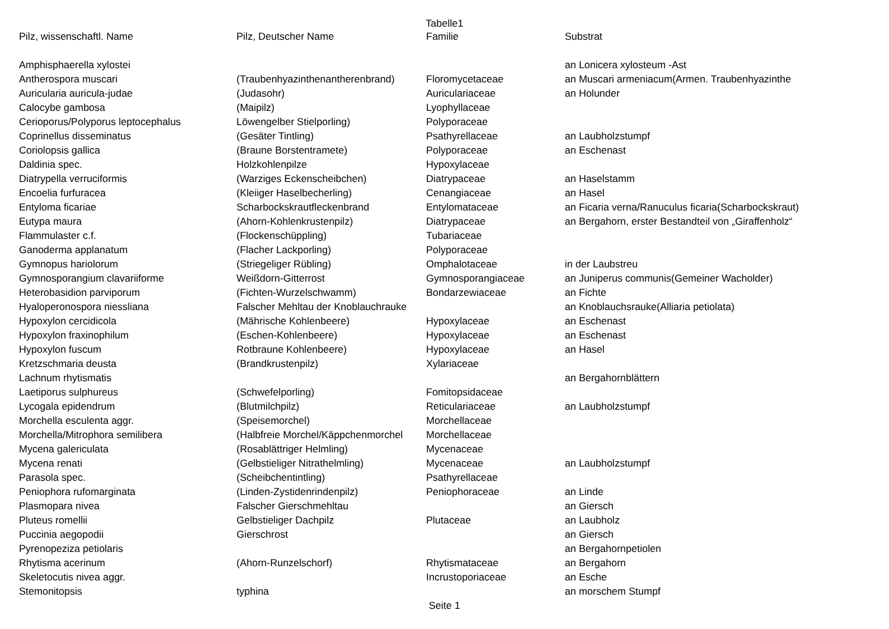Tabelle1
| Pilz, wissenschaftl. Name | Pilz, Deutscher Name | Familie | Substrat |
| --- | --- | --- | --- |
| Amphisphaerella xylostei | | | an Lonicera xylosteum -Ast |
| Antherospora muscari | (Traubenhyazinthenantherenbrand) | Floromycetaceae | an Muscari armeniacum(Armen. Traubenhyazinthe |
| Auricularia auricula-judae | (Judasohr) | Auriculariaceae | an Holunder |
| Calocybe gambosa | (Maipilz) | Lyophyllaceae | |
| Cerioporus/Polyporus leptocephalus | Löwengelber Stielporling) | Polyporaceae | |
| Coprinellus disseminatus | (Gesäter Tintling) | Psathyrellaceae | an Laubholzstumpf |
| Coriolopsis gallica | (Braune Borstentramete) | Polyporaceae | an Eschenast |
| Daldinia spec. | Holzkohlenpilze | Hypoxylaceae | |
| Diatrypella verruciformis | (Warziges Eckenscheibchen) | Diatrypaceae | an Haselstamm |
| Encoelia furfuracea | (Kleiiger Haselbecherling) | Cenangiaceae | an Hasel |
| Entyloma ficariae | Scharbockskrautfleckenbrand | Entylomataceae | an Ficaria verna/Ranuculus ficaria(Scharbockskraut) |
| Eutypa maura | (Ahorn-Kohlenkrustenpilz) | Diatrypaceae | an Bergahorn, erster Bestandteil von „Giraffenholz“ |
| Flammulaster c.f. | (Flockenschüppling) | Tubariaceae | |
| Ganoderma applanatum | (Flacher Lackporling) | Polyporaceae | |
| Gymnopus hariolorum | (Striegeliger Rübling) | Omphalotaceae | in der Laubstreu |
| Gymnosporangium clavariiforme | Weißdorn-Gitterrost | Gymnosporangiaceae | an Juniperus communis(Gemeiner Wacholder) |
| Heterobasidion parviporum | (Fichten-Wurzelschwamm) | Bondarzewiaceae | an Fichte |
| Hyaloperonospora niessliana | Falscher Mehltau der Knoblauchrauke | | an Knoblauchsrauke(Alliaria petiolata) |
| Hypoxylon cercidicola | (Mährische Kohlenbeere) | Hypoxylaceae | an Eschenast |
| Hypoxylon fraxinophilum | (Eschen-Kohlenbeere) | Hypoxylaceae | an Eschenast |
| Hypoxylon fuscum | Rotbraune Kohlenbeere) | Hypoxylaceae | an Hasel |
| Kretzschmaria deusta | (Brandkrustenpilz) | Xylariaceae | |
| Lachnum rhytismatis | | | an Bergahornblättern |
| Laetiporus sulphureus | (Schwefelporling) | Fomitopsidaceae | |
| Lycogala epidendrum | (Blutmilchpilz) | Reticulariaceae | an Laubholzstumpf |
| Morchella esculenta aggr. | (Speisemorchel) | Morchellaceae | |
| Morchella/Mitrophora semilibera | (Halbfreie Morchel/Käppchenmorchel | Morchellaceae | |
| Mycena galericulata | (Rosablättriger Helmling) | Mycenaceae | |
| Mycena renati | (Gelbstieliger Nitrathelmling) | Mycenaceae | an Laubholzstumpf |
| Parasola spec. | (Scheibchentintling) | Psathyrellaceae | |
| Peniophora rufomarginata | (Linden-Zystidenrindenpilz) | Peniophoraceae | an Linde |
| Plasmopara nivea | Falscher Gierschmehltau | | an Giersch |
| Pluteus romellii | Gelbstieliger Dachpilz | Plutaceae | an Laubholz |
| Puccinia aegopodii | Gierschrost | | an Giersch |
| Pyrenopeziza petiolaris | | | an Bergahornpetiolen |
| Rhytisma acerinum | (Ahorn-Runzelschorf) | Rhytismataceae | an Bergahorn |
| Skeletocutis nivea aggr. | | Incrustoporiaceae | an Esche |
| Stemonitopsis | typhina | | an morschem Stumpf |
Seite 1